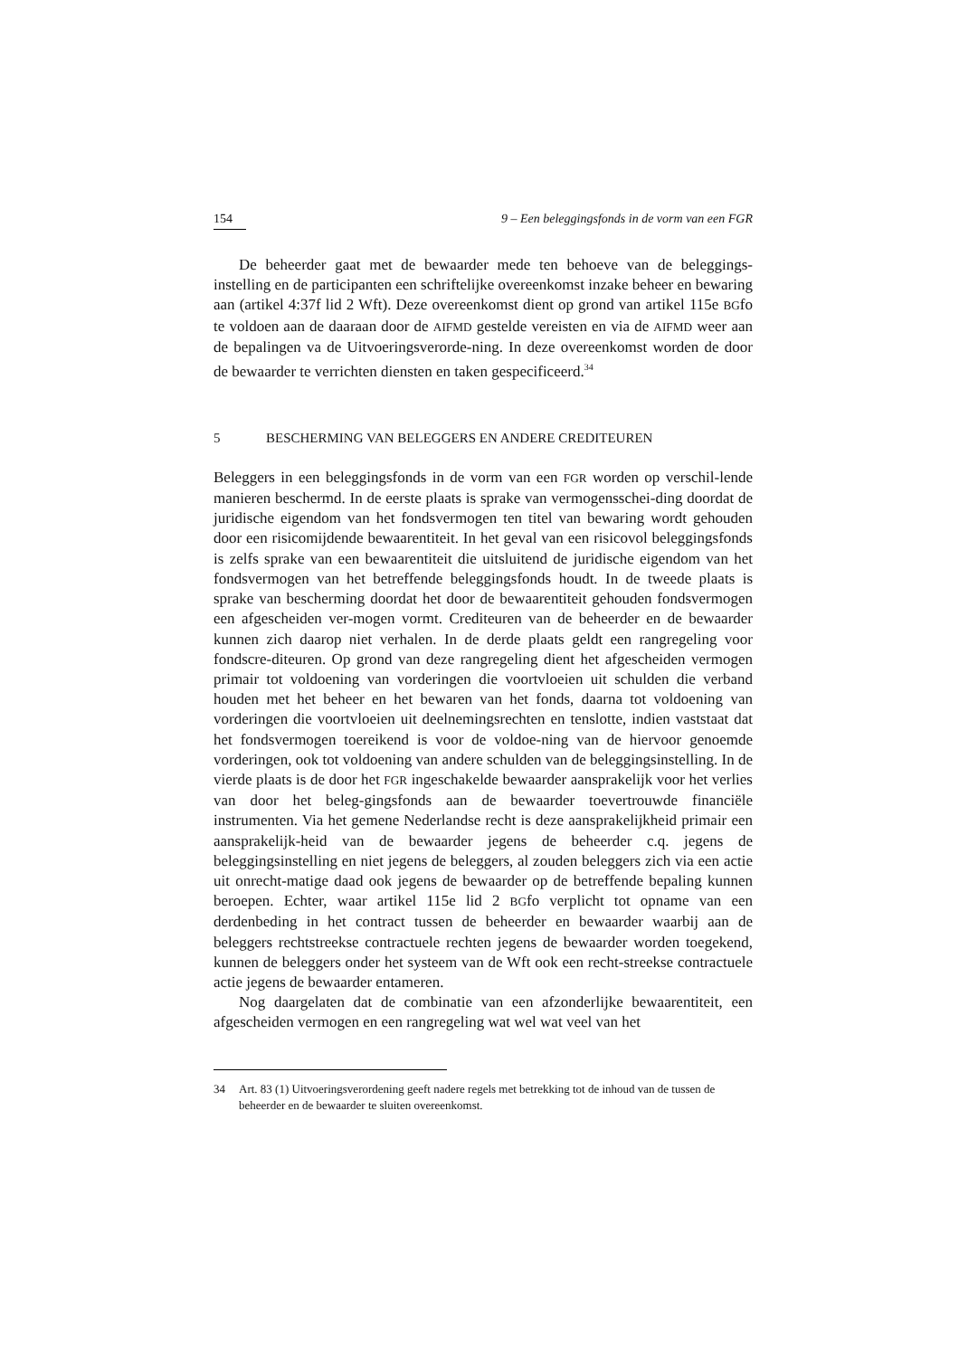154 9 – Een beleggingsfonds in de vorm van een FGR
De beheerder gaat met de bewaarder mede ten behoeve van de beleggings-instelling en de participanten een schriftelijke overeenkomst inzake beheer en bewaring aan (artikel 4:37f lid 2 Wft). Deze overeenkomst dient op grond van artikel 115e BGfo te voldoen aan de daaraan door de AIFMD gestelde vereisten en via de AIFMD weer aan de bepalingen va de Uitvoeringsverorde-ning. In deze overeenkomst worden de door de bewaarder te verrichten diensten en taken gespecificeerd.<sup>34</sup>
5 BESCHERMING VAN BELEGGERS EN ANDERE CREDITEUREN
Beleggers in een beleggingsfonds in de vorm van een FGR worden op verschil-lende manieren beschermd. In de eerste plaats is sprake van vermogensschei-ding doordat de juridische eigendom van het fondsvermogen ten titel van bewaring wordt gehouden door een risicomijdende bewaarentiteit. In het geval van een risicovol beleggingsfonds is zelfs sprake van een bewaarentiteit die uitsluitend de juridische eigendom van het fondsvermogen van het betreffende beleggingsfonds houdt. In de tweede plaats is sprake van bescherming doordat het door de bewaarentiteit gehouden fondsvermogen een afgescheiden ver-mogen vormt. Crediteuren van de beheerder en de bewaarder kunnen zich daarop niet verhalen. In de derde plaats geldt een rangregeling voor fondscre-diteuren. Op grond van deze rangregeling dient het afgescheiden vermogen primair tot voldoening van vorderingen die voortvloeien uit schulden die verband houden met het beheer en het bewaren van het fonds, daarna tot voldoening van vorderingen die voortvloeien uit deelnemingsrechten en tenslotte, indien vaststaat dat het fondsvermogen toereikend is voor de voldoe-ning van de hiervoor genoemde vorderingen, ook tot voldoening van andere schulden van de beleggingsinstelling. In de vierde plaats is de door het FGR ingeschakelde bewaarder aansprakelijk voor het verlies van door het beleg-gingsfonds aan de bewaarder toevertrouwde financiële instrumenten. Via het gemene Nederlandse recht is deze aansprakelijkheid primair een aansprakelijk-heid van de bewaarder jegens de beheerder c.q. jegens de beleggingsinstelling en niet jegens de beleggers, al zouden beleggers zich via een actie uit onrecht-matige daad ook jegens de bewaarder op de betreffende bepaling kunnen beroepen. Echter, waar artikel 115e lid 2 BGfo verplicht tot opname van een derdenbeding in het contract tussen de beheerder en bewaarder waarbij aan de beleggers rechtstreekse contractuele rechten jegens de bewaarder worden toegekend, kunnen de beleggers onder het systeem van de Wft ook een recht-streekse contractuele actie jegens de bewaarder entameren.
Nog daargelaten dat de combinatie van een afzonderlijke bewaarentiteit, een afgescheiden vermogen en een rangregeling wat wel wat veel van het
34 Art. 83 (1) Uitvoeringsverordening geeft nadere regels met betrekking tot de inhoud van de tussen de beheerder en de bewaarder te sluiten overeenkomst.